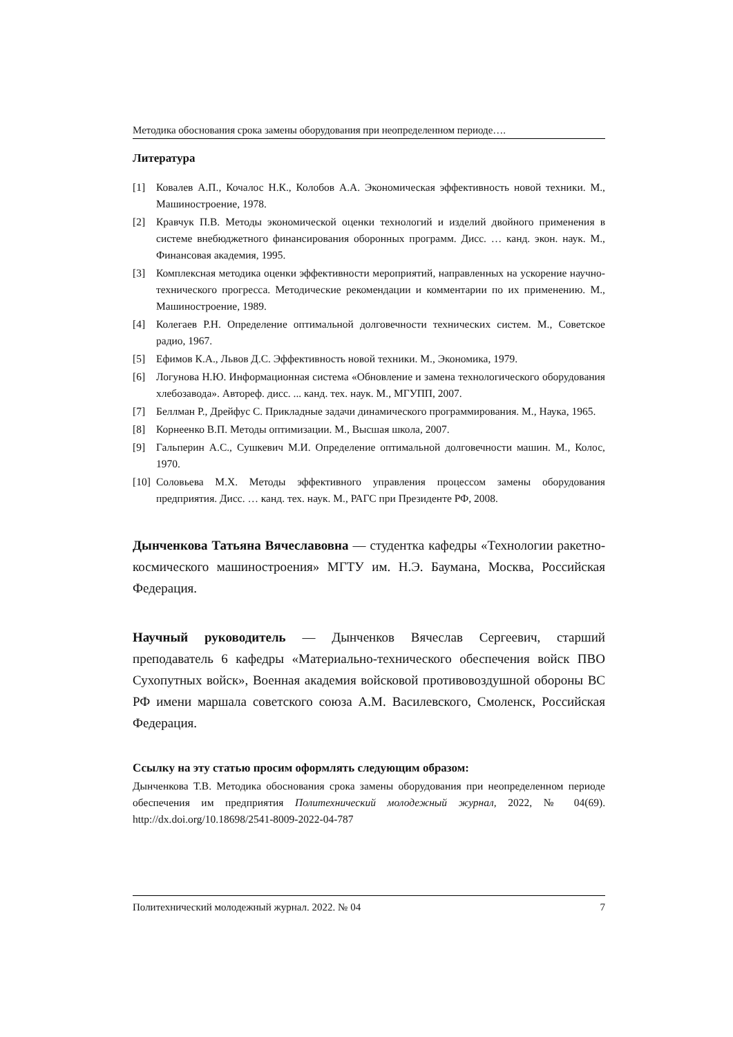Методика обоснования срока замены оборудования при неопределенном периоде….
Литература
[1] Ковалев А.П., Кочалос Н.К., Колобов А.А. Экономическая эффективность новой техники. М., Машиностроение, 1978.
[2] Кравчук П.В. Методы экономической оценки технологий и изделий двойного применения в системе внебюджетного финансирования оборонных программ. Дисс. … канд. экон. наук. М., Финансовая академия, 1995.
[3] Комплексная методика оценки эффективности мероприятий, направленных на ускорение научно-технического прогресса. Методические рекомендации и комментарии по их применению. М., Машиностроение, 1989.
[4] Колегаев Р.Н. Определение оптимальной долговечности технических систем. М., Советское радио, 1967.
[5] Ефимов К.А., Львов Д.С. Эффективность новой техники. М., Экономика, 1979.
[6] Логунова Н.Ю. Информационная система «Обновление и замена технологического оборудования хлебозавода». Автореф. дисс. ... канд. тех. наук. М., МГУПП, 2007.
[7] Беллман Р., Дрейфус С. Прикладные задачи динамического программирования. М., Наука, 1965.
[8] Корнеенко В.П. Методы оптимизации. М., Высшая школа, 2007.
[9] Гальперин А.С., Сушкевич М.И. Определение оптимальной долговечности машин. М., Колос, 1970.
[10] Соловьева М.Х. Методы эффективного управления процессом замены оборудования предприятия. Дисс. … канд. тех. наук. М., РАГС при Президенте РФ, 2008.
Дынченкова Татьяна Вячеславовна — студентка кафедры «Технологии ракетно-космического машиностроения» МГТУ им. Н.Э. Баумана, Москва, Российская Федерация.
Научный руководитель — Дынченков Вячеслав Сергеевич, старший преподаватель 6 кафедры «Материально-технического обеспечения войск ПВО Сухопутных войск», Военная академия войсковой противовоздушной обороны ВС РФ имени маршала советского союза А.М. Василевского, Смоленск, Российская Федерация.
Ссылку на эту статью просим оформлять следующим образом:
Дынченкова Т.В. Методика обоснования срока замены оборудования при неопределенном периоде обеспечения им предприятия Политехнический молодежный журнал, 2022, № 04(69). http://dx.doi.org/10.18698/2541-8009-2022-04-787
Политехнический молодежный журнал. 2022. № 04 7